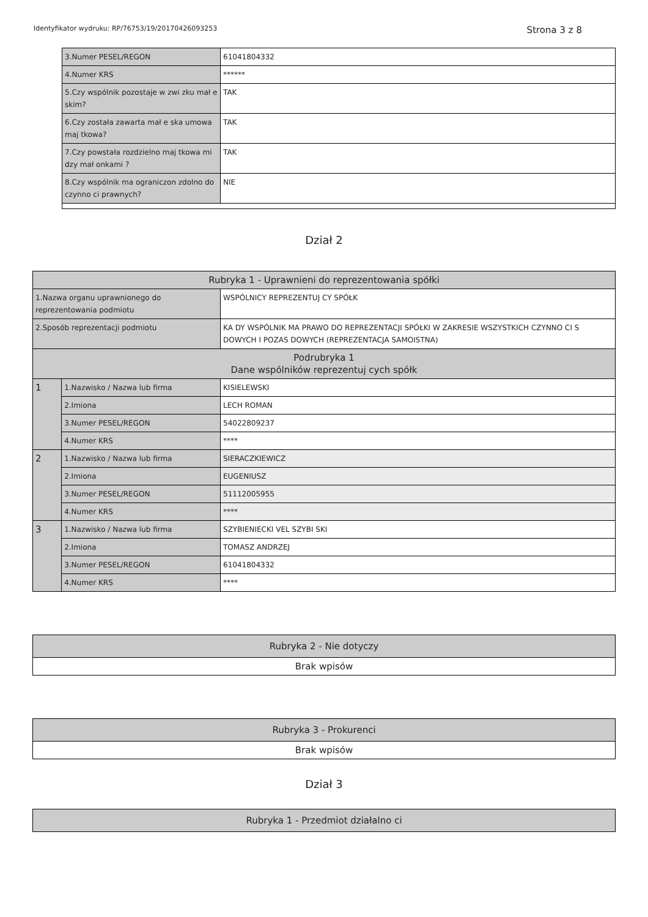Identyfikator wydruku: RP/76753/19/20170426093253 Strona 3 z 8
| 3.Numer PESEL/REGON | 61041804332 |
| 4.Numer KRS | ****** |
| 5.Czy wspólnik pozostaje w zwi zku mał e skim? | TAK |
| 6.Czy została zawarta mał e ska umowa maj tkowa? | TAK |
| 7.Czy powstała rozdzielno maj tkowa mi dzy mał onkami ? | TAK |
| 8.Czy wspólnik ma ograniczon zdolno do czynno ci prawnych? | NIE |
Dział 2
| Rubryka 1 - Uprawnieni do reprezentowania spółki | | |
| 1.Nazwa organu uprawnionego do reprezentowania podmiotu | | WSPÓLNICY REPREZENTUJ CY SPÓŁK |
| 2.Sposób reprezentacji podmiotu | | KA DY WSPÓLNIK MA PRAWO DO REPREZENTACJI SPÓŁKI W ZAKRESIE WSZYSTKICH CZYNNO CI S DOWYCH I POZAS DOWYCH (REPREZENTACJA SAMOISTNA) |
| Podrubryka 1 Dane wspólników reprezentuj cych spółk | | |
| 1 | 1.Nazwisko / Nazwa lub firma | KISIELEWSKI |
| | 2.Imiona | LECH ROMAN |
| | 3.Numer PESEL/REGON | 54022809237 |
| | 4.Numer KRS | **** |
| 2 | 1.Nazwisko / Nazwa lub firma | SIERACZKIEWICZ |
| | 2.Imiona | EUGENIUSZ |
| | 3.Numer PESEL/REGON | 51112005955 |
| | 4.Numer KRS | **** |
| 3 | 1.Nazwisko / Nazwa lub firma | SZYBIENIECKI VEL SZYBI SKI |
| | 2.Imiona | TOMASZ ANDRZEJ |
| | 3.Numer PESEL/REGON | 61041804332 |
| | 4.Numer KRS | **** |
| Rubryka 2 - Nie dotyczy |
| Brak wpisów |
| Rubryka 3 - Prokurenci |
| Brak wpisów |
Dział 3
| Rubryka 1 - Przedmiot działalno ci |